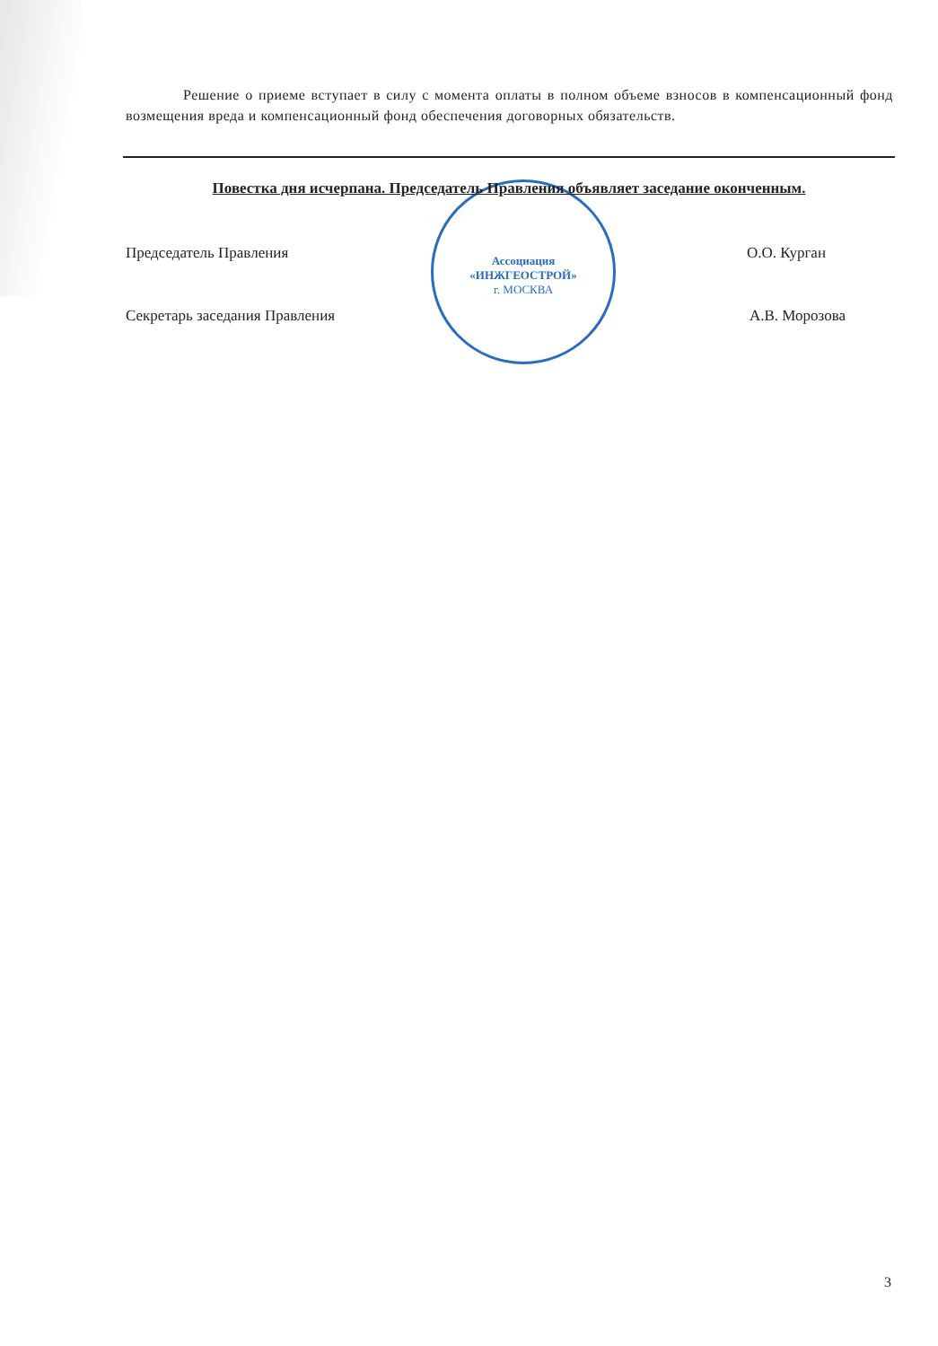Решение о приеме вступает в силу с момента оплаты в полном объеме взносов в компенсационный фонд возмещения вреда и компенсационный фонд обеспечения договорных обязательств.
Ассоциация
«ИНЖГЕОСТРОЙ»
г. МОСКВА
Повестка дня исчерпана. Председатель Правления объявляет заседание оконченным.
Председатель Правления О.О. Курган
Секретарь заседания Правления А.В. Морозова
3